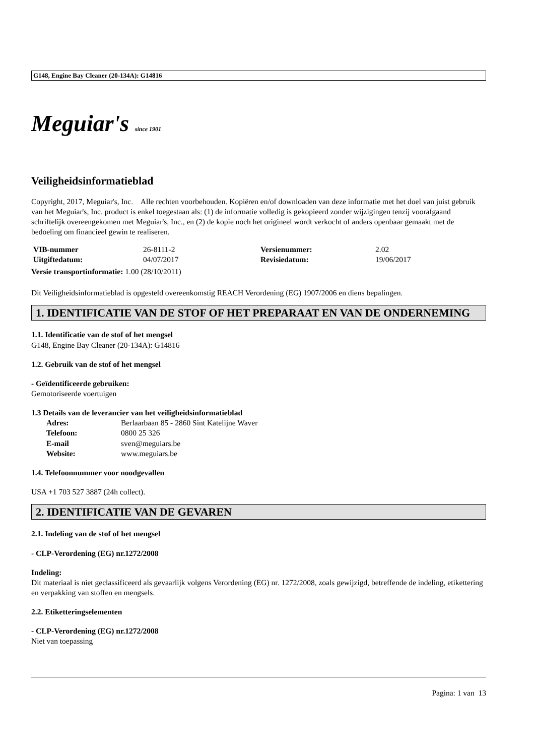G148, Engine Bay Cleaner (20-134A): G14816
Meguiar's since 1901
Veiligheidsinformatieblad
Copyright, 2017, Meguiar's, Inc. Alle rechten voorbehouden. Kopiëren en/of downloaden van deze informatie met het doel van juist gebruik van het Meguiar's, Inc. product is enkel toegestaan als: (1) de informatie volledig is gekopieerd zonder wijzigingen tenzij voorafgaand schriftelijk overeengekomen met Meguiar's, Inc., en (2) de kopie noch het origineel wordt verkocht of anders openbaar gemaakt met de bedoeling om financieel gewin te realiseren.
| VIB-nummer | 26-8111-2 | Versienummer: | 2.02 |
| Uitgiftedatum: | 04/07/2017 | Revisiedatum: | 19/06/2017 |
Versie transportinformatie: 1.00 (28/10/2011)
Dit Veiligheidsinformatieblad is opgesteld overeenkomstig REACH Verordening (EG) 1907/2006 en diens bepalingen.
1. IDENTIFICATIE VAN DE STOF OF HET PREPARAAT EN VAN DE ONDERNEMING
1.1. Identificatie van de stof of het mengsel
G148, Engine Bay Cleaner (20-134A): G14816
1.2. Gebruik van de stof of het mengsel
- Geïdentificeerde gebruiken:
Gemotoriseerde voertuigen
1.3 Details van de leverancier van het veiligheidsinformatieblad
| Adres: | Berlaarbaan 85 - 2860 Sint Katelijne Waver |
| Telefoon: | 0800 25 326 |
| E-mail | sven@meguiars.be |
| Website: | www.meguiars.be |
1.4. Telefoonnummer voor noodgevallen
USA +1 703 527 3887 (24h collect).
2. IDENTIFICATIE VAN DE GEVAREN
2.1. Indeling van de stof of het mengsel
- CLP-Verordening (EG) nr.1272/2008
Indeling:
Dit materiaal is niet geclassificeerd als gevaarlijk volgens Verordening (EG) nr. 1272/2008, zoals gewijzigd, betreffende de indeling, etikettering en verpakking van stoffen en mengsels.
2.2. Etiketteringselementen
- CLP-Verordening (EG) nr.1272/2008
Niet van toepassing
Pagina: 1 van 13